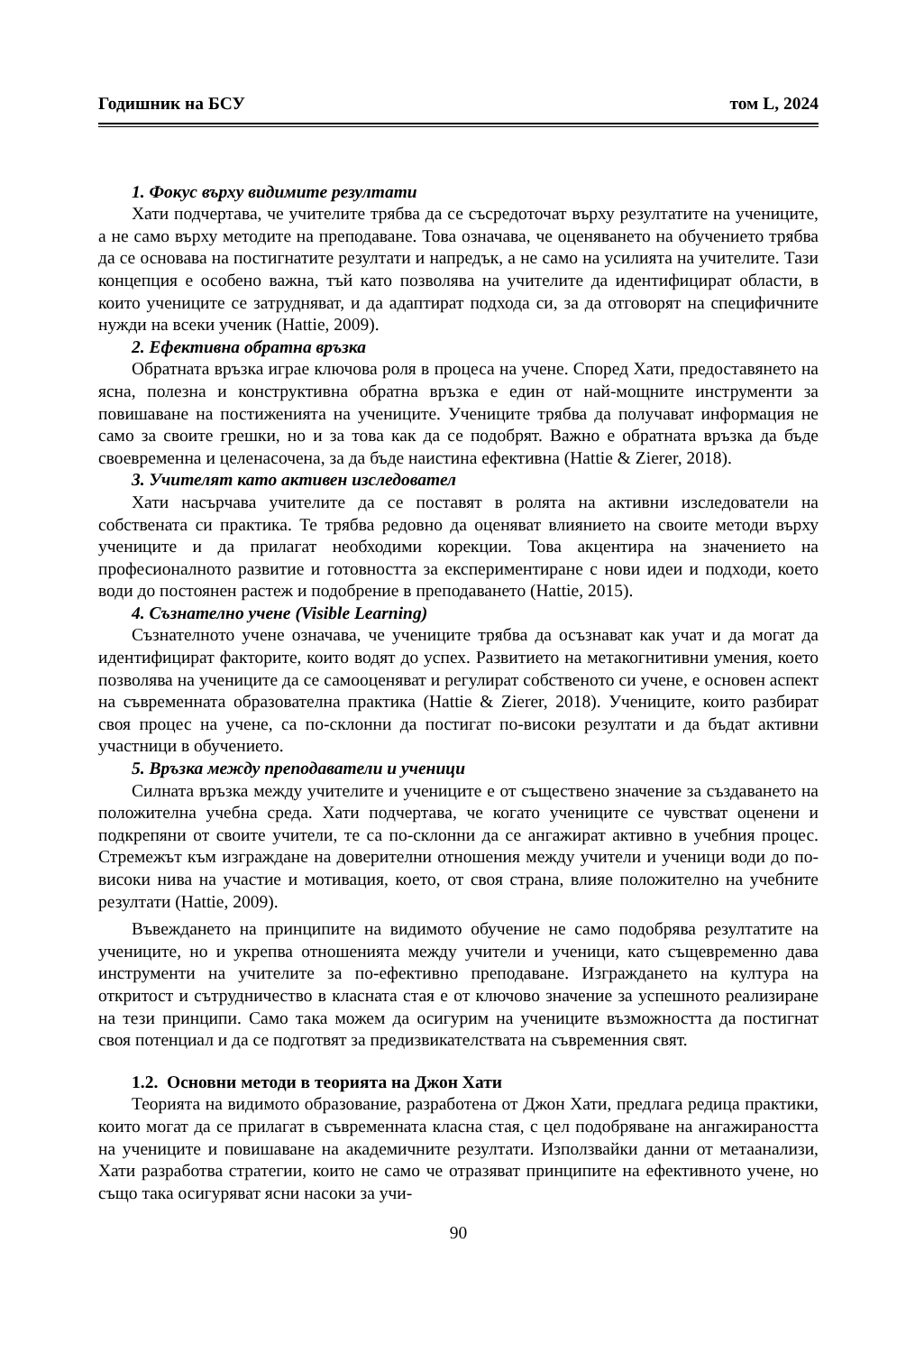Годишник на БСУ том L, 2024
1. Фокус върху видимите резултати
Хати подчертава, че учителите трябва да се съсредоточат върху резултатите на учениците, а не само върху методите на преподаване. Това означава, че оценяването на обучението трябва да се основава на постигнатите резултати и напредък, а не само на усилията на учителите. Тази концепция е особено важна, тъй като позволява на учителите да идентифицират области, в които учениците се затрудняват, и да адаптират подхода си, за да отговорят на специфичните нужди на всеки ученик (Hattie, 2009).
2. Ефективна обратна връзка
Обратната връзка играе ключова роля в процеса на учене. Според Хати, предоставянето на ясна, полезна и конструктивна обратна връзка е един от най-мощните инструменти за повишаване на постиженията на учениците. Учениците трябва да получават информация не само за своите грешки, но и за това как да се подобрят. Важно е обратната връзка да бъде своевременна и целенасочена, за да бъде наистина ефективна (Hattie & Zierer, 2018).
3. Учителят като активен изследовател
Хати насърчава учителите да се поставят в ролята на активни изследователи на собствената си практика. Те трябва редовно да оценяват влиянието на своите методи върху учениците и да прилагат необходими корекции. Това акцентира на значението на професионалното развитие и готовността за експериментиране с нови идеи и подходи, което води до постоянен растеж и подобрение в преподаването (Hattie, 2015).
4. Съзнателно учене (Visible Learning)
Съзнателното учене означава, че учениците трябва да осъзнават как учат и да могат да идентифицират факторите, които водят до успех. Развитието на метакогнитивни умения, което позволява на учениците да се самооценяват и регулират собственото си учене, е основен аспект на съвременната образователна практика (Hattie & Zierer, 2018). Учениците, които разбират своя процес на учене, са по-склонни да постигат по-високи резултати и да бъдат активни участници в обучението.
5. Връзка между преподаватели и ученици
Силната връзка между учителите и учениците е от съществено значение за създаването на положителна учебна среда. Хати подчертава, че когато учениците се чувстват оценени и подкрепяни от своите учители, те са по-склонни да се ангажират активно в учебния процес. Стремежът към изграждане на доверителни отношения между учители и ученици води до по-високи нива на участие и мотивация, което, от своя страна, влияе положително на учебните резултати (Hattie, 2009).
Въвеждането на принципите на видимото обучение не само подобрява резултатите на учениците, но и укрепва отношенията между учители и ученици, като същевременно дава инструменти на учителите за по-ефективно преподаване. Изграждането на култура на откритост и сътрудничество в класната стая е от ключово значение за успешното реализиране на тези принципи. Само така можем да осигурим на учениците възможността да постигнат своя потенциал и да се подготвят за предизвикателствата на съвременния свят.
1.2. Основни методи в теорията на Джон Хати
Теорията на видимото образование, разработена от Джон Хати, предлага редица практики, които могат да се прилагат в съвременната класна стая, с цел подобряване на ангажираността на учениците и повишаване на академичните резултати. Използвайки данни от метаанализи, Хати разработва стратегии, които не само че отразяват принципите на ефективното учене, но също така осигуряват ясни насоки за учи-
90